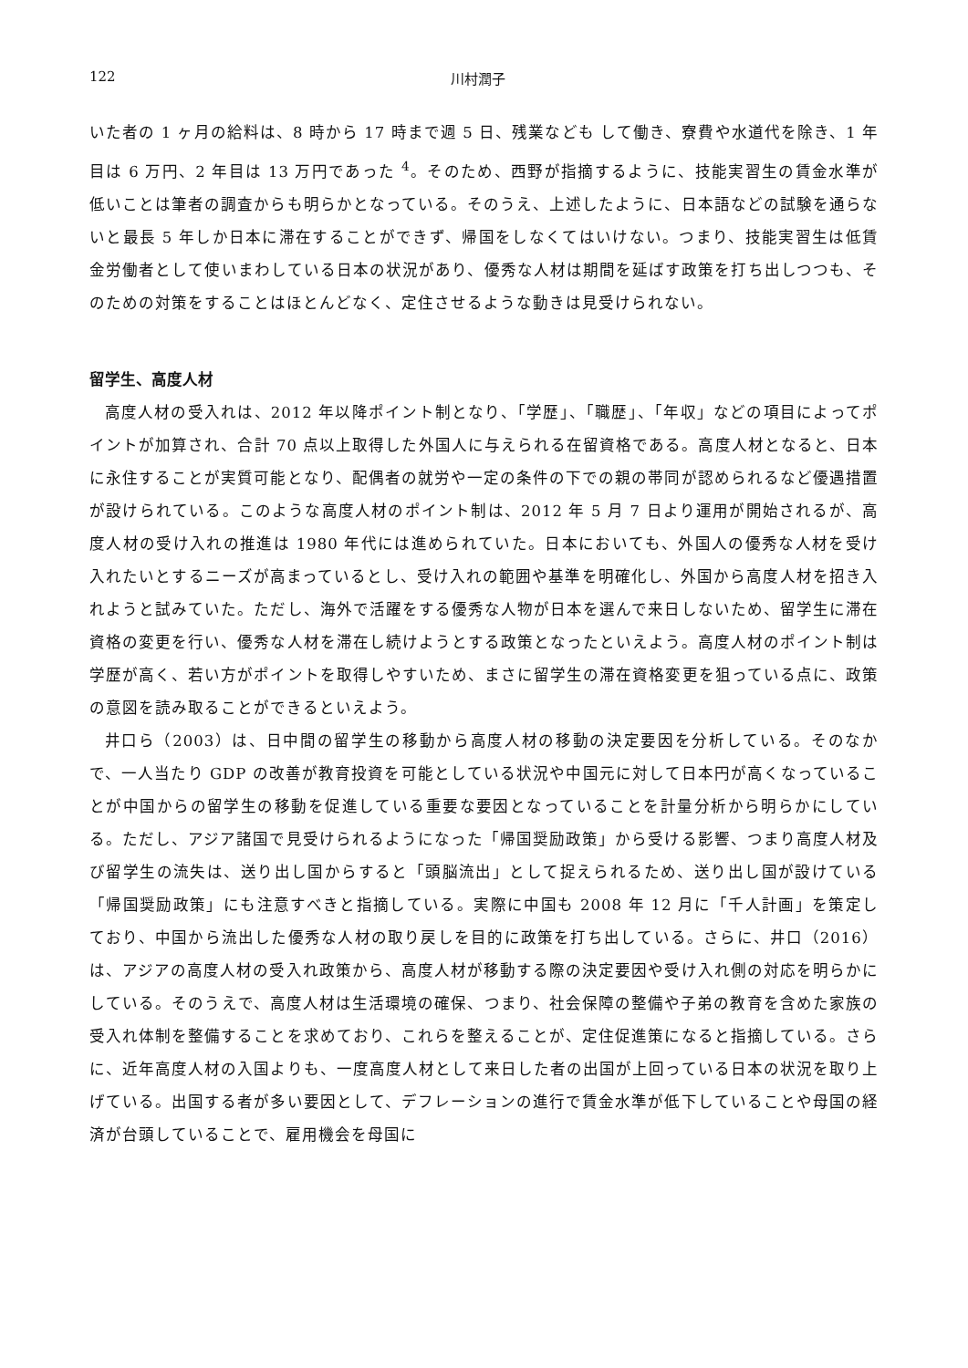122 川村潤子
いた者の 1 ヶ月の給料は、8 時から 17 時まで週 5 日、残業なども して働き、寮費や水道代を除き、1 年目は 6 万円、2 年目は 13 万円であった <sup>4</sup>。そのため、西野が指摘するように、技能実習生の賃金水準が低いことは筆者の調査からも明らかとなっている。そのうえ、上述したように、日本語などの試験を通らないと最長 5 年しか日本に滞在することができず、帰国をしなくてはいけない。つまり、技能実習生は低賃金労働者として使いまわしている日本の状況があり、優秀な人材は期間を延ばす政策を打ち出しつつも、そのための対策をすることはほとんどなく、定住させるような動きは見受けられない。
留学生、高度人材
高度人材の受入れは、2012 年以降ポイント制となり、「学歴」、「職歴」、「年収」などの項目によってポイントが加算され、合計 70 点以上取得した外国人に与えられる在留資格である。高度人材となると、日本に永住することが実質可能となり、配偶者の就労や一定の条件の下での親の帯同が認められるなど優遇措置が設けられている。このような高度人材のポイント制は、2012 年 5 月 7 日より運用が開始されるが、高度人材の受け入れの推進は 1980 年代には進められていた。日本においても、外国人の優秀な人材を受け入れたいとするニーズが高まっているとし、受け入れの範囲や基準を明確化し、外国から高度人材を招き入れようと試みていた。ただし、海外で活躍をする優秀な人物が日本を選んで来日しないため、留学生に滞在資格の変更を行い、優秀な人材を滞在し続けようとする政策となったといえよう。高度人材のポイント制は学歴が高く、若い方がポイントを取得しやすいため、まさに留学生の滞在資格変更を狙っている点に、政策の意図を読み取ることができるといえよう。
井口ら（2003）は、日中間の留学生の移動から高度人材の移動の決定要因を分析している。そのなかで、一人当たり GDP の改善が教育投資を可能としている状況や中国元に対して日本円が高くなっていることが中国からの留学生の移動を促進している重要な要因となっていることを計量分析から明らかにしている。ただし、アジア諸国で見受けられるようになった「帰国奨励政策」から受ける影響、つまり高度人材及び留学生の流失は、送り出し国からすると「頭脳流出」として捉えられるため、送り出し国が設けている「帰国奨励政策」にも注意すべきと指摘している。実際に中国も 2008 年 12 月に「千人計画」を策定しており、中国から流出した優秀な人材の取り戻しを目的に政策を打ち出している。さらに、井口（2016）は、アジアの高度人材の受入れ政策から、高度人材が移動する際の決定要因や受け入れ側の対応を明らかにしている。そのうえで、高度人材は生活環境の確保、つまり、社会保障の整備や子弟の教育を含めた家族の受入れ体制を整備することを求めており、これらを整えることが、定住促進策になると指摘している。さらに、近年高度人材の入国よりも、一度高度人材として来日した者の出国が上回っている日本の状況を取り上げている。出国する者が多い要因として、デフレーションの進行で賃金水準が低下していることや母国の経済が台頭していることで、雇用機会を母国に